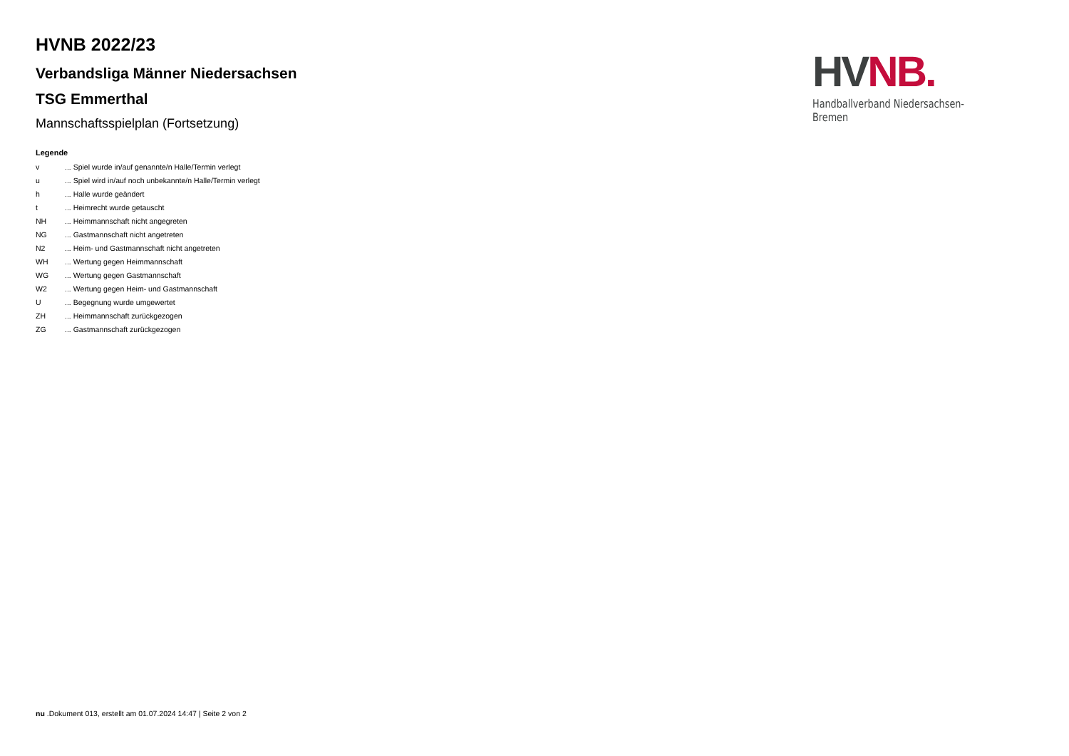HV NB.
Handballverband Niedersachsen-Bremen
HVNB 2022/23
Verbandsliga Männer Niedersachsen
TSG Emmerthal
Mannschaftsspielplan (Fortsetzung)
Legende
| v | ... Spiel wurde in/auf genannte/n Halle/Termin verlegt |
| u | ... Spiel wird in/auf noch unbekannte/n Halle/Termin verlegt |
| h | ... Halle wurde geändert |
| t | ... Heimrecht wurde getauscht |
| NH | ... Heimmannschaft nicht angegreten |
| NG | ... Gastmannschaft nicht angetreten |
| N2 | ... Heim- und Gastmannschaft nicht angetreten |
| WH | ... Wertung gegen Heimmannschaft |
| WG | ... Wertung gegen Gastmannschaft |
| W2 | ... Wertung gegen Heim- und Gastmannschaft |
| U | ... Begegnung wurde umgewertet |
| ZH | ... Heimmannschaft zurückgezogen |
| ZG | ... Gastmannschaft zurückgezogen |
nu .Dokument 013, erstellt am 01.07.2024 14:47 | Seite 2 von 2